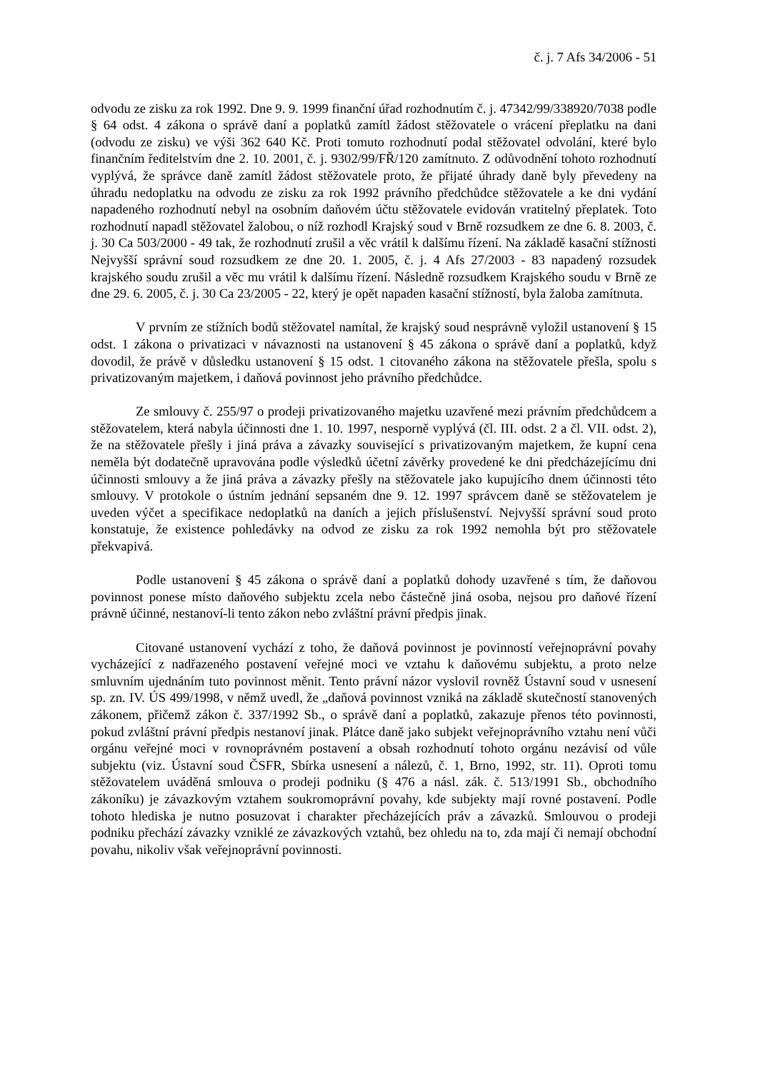č. j. 7 Afs 34/2006 - 51
odvodu ze zisku za rok 1992. Dne 9. 9. 1999 finanční úřad rozhodnutím č. j. 47342/99/338920/7038 podle § 64 odst. 4 zákona o správě daní a poplatků zamítl žádost stěžovatele o vrácení přeplatku na dani (odvodu ze zisku) ve výši 362 640 Kč. Proti tomuto rozhodnutí podal stěžovatel odvolání, které bylo finančním ředitelstvím dne 2. 10. 2001, č. j. 9302/99/FŘ/120 zamítnuto. Z odůvodnění tohoto rozhodnutí vyplývá, že správce daně zamítl žádost stěžovatele proto, že přijaté úhrady daně byly převedeny na úhradu nedoplatku na odvodu ze zisku za rok 1992 právního předchůdce stěžovatele a ke dni vydání napadeného rozhodnutí nebyl na osobním daňovém účtu stěžovatele evidován vratitelný přeplatek. Toto rozhodnutí napadl stěžovatel žalobou, o níž rozhodl Krajský soud v Brně rozsudkem ze dne 6. 8. 2003, č. j. 30 Ca 503/2000 - 49 tak, že rozhodnutí zrušil a věc vrátil k dalšímu řízení. Na základě kasační stížnosti Nejvyšší správní soud rozsudkem ze dne 20. 1. 2005, č. j. 4 Afs 27/2003 - 83 napadený rozsudek krajského soudu zrušil a věc mu vrátil k dalšímu řízení. Následně rozsudkem Krajského soudu v Brně ze dne 29. 6. 2005, č. j. 30 Ca 23/2005 - 22, který je opět napaden kasační stížností, byla žaloba zamítnuta.
V prvním ze stížních bodů stěžovatel namítal, že krajský soud nesprávně vyložil ustanovení § 15 odst. 1 zákona o privatizaci v návaznosti na ustanovení § 45 zákona o správě daní a poplatků, když dovodil, že právě v důsledku ustanovení § 15 odst. 1 citovaného zákona na stěžovatele přešla, spolu s privatizovaným majetkem, i daňová povinnost jeho právního předchůdce.
Ze smlouvy č. 255/97 o prodeji privatizovaného majetku uzavřené mezi právním předchůdcem a stěžovatelem, která nabyla účinnosti dne 1. 10. 1997, nesporně vyplývá (čl. III. odst. 2 a čl. VII. odst. 2), že na stěžovatele přešly i jiná práva a závazky související s privatizovaným majetkem, že kupní cena neměla být dodatečně upravována podle výsledků účetní závěrky provedené ke dni předcházejícímu dni účinnosti smlouvy a že jiná práva a závazky přešly na stěžovatele jako kupujícího dnem účinnosti této smlouvy. V protokole o ústním jednání sepsaném dne 9. 12. 1997 správcem daně se stěžovatelem je uveden výčet a specifikace nedoplatků na daních a jejich příslušenství. Nejvyšší správní soud proto konstatuje, že existence pohledávky na odvod ze zisku za rok 1992 nemohla být pro stěžovatele překvapivá.
Podle ustanovení § 45 zákona o správě daní a poplatků dohody uzavřené s tím, že daňovou povinnost ponese místo daňového subjektu zcela nebo částečně jiná osoba, nejsou pro daňové řízení právně účinné, nestanoví-li tento zákon nebo zvláštní právní předpis jinak.
Citované ustanovení vychází z toho, že daňová povinnost je povinností veřejnoprávní povahy vycházející z nadřazeného postavení veřejné moci ve vztahu k daňovému subjektu, a proto nelze smluvním ujednáním tuto povinnost měnit. Tento právní názor vyslovil rovněž Ústavní soud v usnesení sp. zn. IV. ÚS 499/1998, v němž uvedl, že „daňová povinnost vzniká na základě skutečností stanovených zákonem, přičemž zákon č. 337/1992 Sb., o správě daní a poplatků, zakazuje přenos této povinnosti, pokud zvláštní právní předpis nestanoví jinak. Plátce daně jako subjekt veřejnoprávního vztahu není vůči orgánu veřejné moci v rovnoprávném postavení a obsah rozhodnutí tohoto orgánu nezávisí od vůle subjektu (viz. Ústavní soud ČSFR, Sbírka usnesení a nálezů, č. 1, Brno, 1992, str. 11). Oproti tomu stěžovatelem uváděná smlouva o prodeji podniku (§ 476 a násl. zák. č. 513/1991 Sb., obchodního zákoníku) je závazkovým vztahem soukromoprávní povahy, kde subjekty mají rovné postavení. Podle tohoto hlediska je nutno posuzovat i charakter přecházejících práv a závazků. Smlouvou o prodeji podniku přechází závazky vzniklé ze závazkových vztahů, bez ohledu na to, zda mají či nemají obchodní povahu, nikoliv však veřejnoprávní povinnosti.